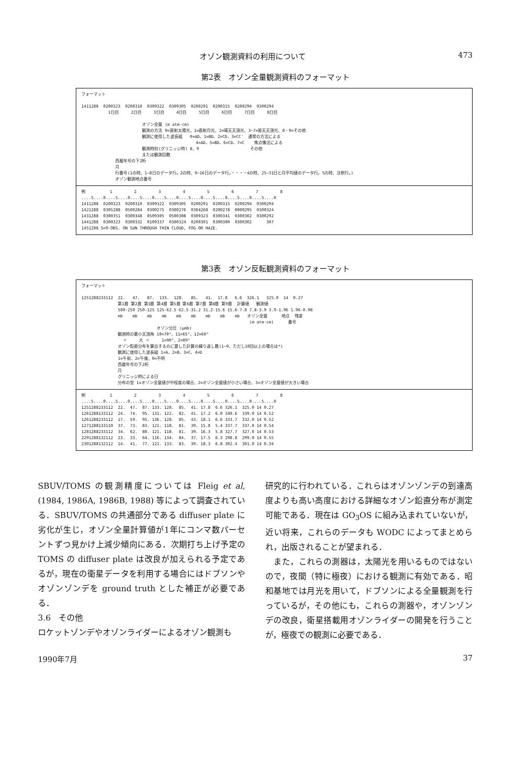オゾン観測資料の利用について 473
第2表　オゾン全量観測資料のフォーマット
フォーマット

1411288  0200323  0200310  0309322  0309305  0200291  0200315  0200294  0300294
           1日目     2日目     3日目     4日目     5日目     6日目     7日目     8日目

                         オゾン全量 (m atm-cm)
                         観測の方法 0=直射太陽光、1=直射月光、2=晴天天頂光、3~7=曇天天頂光、8・9=その他
                         観測に使用した波長組   0=AD、1=BD、2=CD、3=CC'  通常の方法による
                                               4=AD、5=BD、6=CD、7=C    焦点像法による
                         観測時刻(グリニッジ時) 8、9                     その他
                         または観測回数
              西暦年号の下2桁
              月
              行番号(1の時、1~8日のデータ行。2の時、9~16日のデータ行。・・・・4の時、25~31日と月平均値のデータ行。5の時、注釈行。)
              オゾン観測地点番号
例          1         2         3         4         5         6         7         8
....5....0....5....0....5....0....5....0....5....0....5....0....5....0....5....0
1411288  0200323  0200310  0309322  0309305  0200291  0200315  0200294  0300294
1421288  0305288  0500284  0300275  0300276  0304268  0200278  0000295  0300324
1431288  0300351  0300348  0509305  0500308  0309323  0300341  0300302  0300292
1441288  0300323  0300332  0109337  0300324  0200301  0300300  0300302      307
1451288 S=9-OBS. ON SUN THROUGH THIN CLOUD, FOG OR HAZE.
第3表　オゾン反転観測資料のフォーマット
フォーマット

1251288233112  22.   47.   87.  133.  128.   85.   41.  17.8   6.6  326.1   325.0  14  0.27
               第1層 第2層 第3層 第4層 第5層 第6層 第7層 第8層 第9層  計算値   観測値
               500-250 250-125 125-62.5 62.5-31.2 31.2-15.6 15.6-7.8 7.8-3.9 3.9-1.96 1.96-0.98
               mb    mb    mb    mb    mb    mb    mb    mb    mb   オゾン全量      地点  残差
                                                                     (m atm-cm)      番号
                               オゾン分圧 (μmb)
               観測時の最小天頂角 10=70°、11=65°、12=60°
                 〃     大 〃     1=90°、2=89°
               オゾン鉛直分布を算出するのに要した計算の繰り返し数(1~9、ただし10回以上の場合は*)
               観測に使用した波長組 1=A、2=B、3=C、4=D
               1=午前、2=午後、0=不明
               西暦年号の下2桁
               月
               グリニッジ時による日
               分布の型 1=オゾン全量値が中程度の場合、2=オゾン全量値が小さい場合、3=オゾン全量値が大きい場合
例          1         2         3         4         5         6         7         8
....5....0....5....0....5....0....5....0....5....0....5....0....5....0....5....0
1251288233112  22.  47.  87. 133. 128.  85.  41. 17.8  6.6 326.1  325.0 14 0.27
1261288133112  24.  74.  95. 131. 122.  82.  41. 17.2  6.0 340.6  339.0 14 0.52
1261288233112  17.  59.  95. 136. 128.  85.  43. 18.1  6.6 333.7  332.0 14 0.52
1271288133110  37.  73.  83. 121. 118.  81.  39. 15.8  5.4 337.7  337.0 14 0.54
1281288233112  34.  62.  80. 121. 118.  81.  39. 16.3  5.8 327.7  327.0 14 0.53
2291288132112  23.  33.  64. 116. 134.  84.  37. 17.5  6.3 298.8  299.0 14 0.55
2301288132112  14.  41.  77. 121. 133.  83.  39. 18.3  6.8 302.4  301.0 14 0.34
SBUV/TOMS の観測精度については Fleig et al, (1984, 1986A, 1986B, 1988) 等によって調査されている．SBUV/TOMS の共通部分である diffuser plate に劣化が生じ，オゾン全量計算値が1年にコンマ数パーセントずつ見かけ上減少傾向にある．次期打ち上げ予定の TOMS の diffuser plate は改良が加えられる予定であるが，現在の衛星データを利用する場合にはドブソンやオゾンゾンデを ground truth とした補正が必要である．
3.6　その他
ロケットゾンデやオゾンライダーによるオゾン観測も
研究的に行われている．これらはオゾンゾンデの到達高度よりも高い高度における詳細なオゾン鉛直分布が測定可能である．現在は GO<sub>3</sub>OS に組み込まれていないが，近い将来，これらのデータも WODC によってまとめられ，出版されることが望まれる．
　また，これらの測器は，太陽光を用いるものではないので，夜間（特に極夜）における観測に有効である．昭和基地では月光を用いて，ドブソンによる全量観測を行っているが，その他にも，これらの測器や，オゾンゾンデの改良，衛星搭載用オゾンライダーの開発を行うことが，極夜での観測に必要である．
1990年7月 37